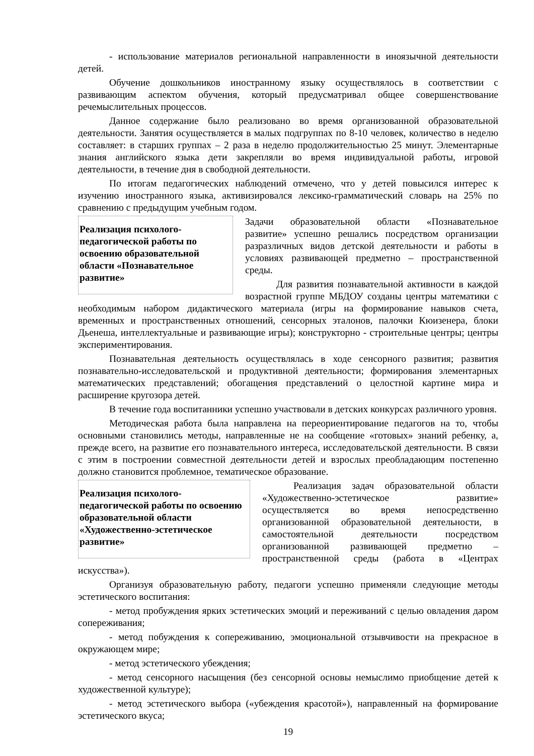- использование материалов региональной направленности в иноязычной деятельности детей.
Обучение дошкольников иностранному языку осуществлялось в соответствии с развивающим аспектом обучения, который предусматривал общее совершенствование речемыслительных процессов.
Данное содержание было реализовано во время организованной образовательной деятельности. Занятия осуществляется в малых подгруппах по 8-10 человек, количество в неделю составляет: в старших группах – 2 раза в неделю продолжительностью 25 минут. Элементарные знания английского языка дети закрепляли во время индивидуальной работы, игровой деятельности, в течение дня в свободной деятельности.
По итогам педагогических наблюдений отмечено, что у детей повысился интерес к изучению иностранного языка, активизировался лексико-грамматический словарь на 25% по сравнению с предыдущим учебным годом.
Реализация психолого-педагогической работы по освоению образовательной области «Познавательное развитие»
Задачи образовательной области «Познавательное развитие» успешно решались посредством организации разразличных видов детской деятельности и работы в условиях развивающей предметно – пространственной среды.
Для развития познавательной активности в каждой возрастной группе МБДОУ созданы центры математики с необходимым набором дидактического материала (игры на формирование навыков счета, временных и пространственных отношений, сенсорных эталонов, палочки Кюизенера, блоки Дьенеша, интеллектуальные и развивающие игры); конструкторно - строительные центры; центры экспериментирования.
Познавательная деятельность осуществлялась в ходе сенсорного развития; развития познавательно-исследовательской и продуктивной деятельности; формирования элементарных математических представлений; обогащения представлений о целостной картине мира и расширение кругозора детей.
В течение года воспитанники успешно участвовали в детских конкурсах различного уровня.
Методическая работа была направлена на переориентирование педагогов на то, чтобы основными становились методы, направленные не на сообщение «готовых» знаний ребенку, а, прежде всего, на развитие его познавательного интереса, исследовательской деятельности. В связи с этим в построении совместной деятельности детей и взрослых преобладающим постепенно должно становится проблемное, тематическое образование.
Реализация психолого-педагогической работы по освоению образовательной области «Художественно-эстетическое развитие»
Реализация задач образовательной области «Художественно-эстетическое развитие» осуществляется во время непосредственно организованной образовательной деятельности, в самостоятельной деятельности посредством организованной развивающей предметно – пространственной среды (работа в «Центрах искусства»).
Организуя образовательную работу, педагоги успешно применяли следующие методы эстетического воспитания:
- метод пробуждения ярких эстетических эмоций и переживаний с целью овладения даром сопереживания;
- метод побуждения к сопереживанию, эмоциональной отзывчивости на прекрасное в окружающем мире;
- метод эстетического убеждения;
- метод сенсорного насыщения (без сенсорной основы немыслимо приобщение детей к художественной культуре);
- метод эстетического выбора («убеждения красотой»), направленный на формирование эстетического вкуса;
19